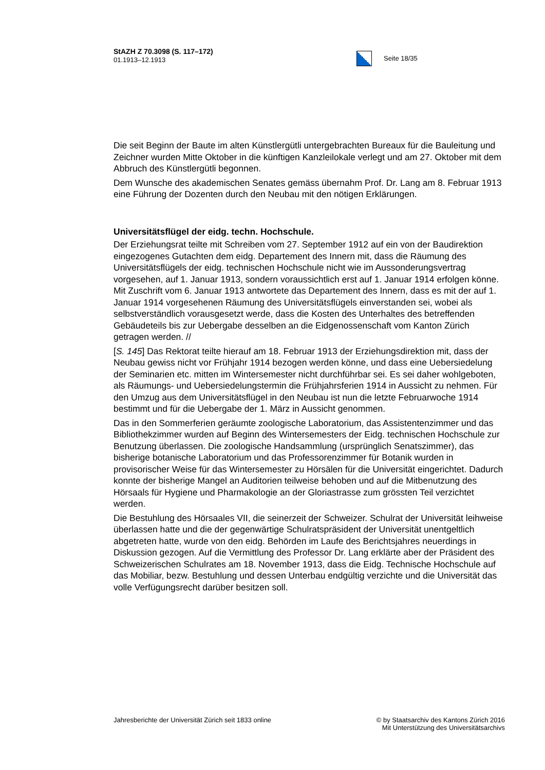StAZH Z 70.3098 (S. 117–172)
01.1913–12.1913
Seite 18/35
Die seit Beginn der Baute im alten Künstlergütli untergebrachten Bureaux für die Bauleitung und Zeichner wurden Mitte Oktober in die künftigen Kanzleilokale verlegt und am 27. Oktober mit dem Abbruch des Künstlergütli begonnen.
Dem Wunsche des akademischen Senates gemäss übernahm Prof. Dr. Lang am 8. Februar 1913 eine Führung der Dozenten durch den Neubau mit den nötigen Erklärungen.
Universitätsflügel der eidg. techn. Hochschule.
Der Erziehungsrat teilte mit Schreiben vom 27. September 1912 auf ein von der Baudirektion eingezogenes Gutachten dem eidg. Departement des Innern mit, dass die Räumung des Universitätsflügels der eidg. technischen Hochschule nicht wie im Aussonderungsvertrag vorgesehen, auf 1. Januar 1913, sondern voraussichtlich erst auf 1. Januar 1914 erfolgen könne. Mit Zuschrift vom 6. Januar 1913 antwortete das Departement des Innern, dass es mit der auf 1. Januar 1914 vorgesehenen Räumung des Universitätsflügels einverstanden sei, wobei als selbstverständlich vorausgesetzt werde, dass die Kosten des Unterhaltes des betreffenden Gebäudeteils bis zur Uebergabe desselben an die Eidgenossenschaft vom Kanton Zürich getragen werden. //
[S. 145] Das Rektorat teilte hierauf am 18. Februar 1913 der Erziehungsdirektion mit, dass der Neubau gewiss nicht vor Frühjahr 1914 bezogen werden könne, und dass eine Uebersiedelung der Seminarien etc. mitten im Wintersemester nicht durchführbar sei. Es sei daher wohlgeboten, als Räumungs- und Uebersiedelungstermin die Frühjahrsferien 1914 in Aussicht zu nehmen. Für den Umzug aus dem Universitätsflügel in den Neubau ist nun die letzte Februarwoche 1914 bestimmt und für die Uebergabe der 1. März in Aussicht genommen.
Das in den Sommerferien geräumte zoologische Laboratorium, das Assistentenzimmer und das Bibliothekzimmer wurden auf Beginn des Wintersemesters der Eidg. technischen Hochschule zur Benutzung überlassen. Die zoologische Handsammlung (ursprünglich Senatszimmer), das bisherige botanische Laboratorium und das Professorenzimmer für Botanik wurden in provisorischer Weise für das Wintersemester zu Hörsälen für die Universität eingerichtet. Dadurch konnte der bisherige Mangel an Auditorien teilweise behoben und auf die Mitbenutzung des Hörsaals für Hygiene und Pharmakologie an der Gloriastrasse zum grössten Teil verzichtet werden.
Die Bestuhlung des Hörsaales VII, die seinerzeit der Schweizer. Schulrat der Universität leihweise überlassen hatte und die der gegenwärtige Schulratspräsident der Universität unentgeltlich abgetreten hatte, wurde von den eidg. Behörden im Laufe des Berichtsjahres neuerdings in Diskussion gezogen. Auf die Vermittlung des Professor Dr. Lang erklärte aber der Präsident des Schweizerischen Schulrates am 18. November 1913, dass die Eidg. Technische Hochschule auf das Mobiliar, bezw. Bestuhlung und dessen Unterbau endgültig verzichte und die Universität das volle Verfügungsrecht darüber besitzen soll.
Jahresberichte der Universität Zürich seit 1833 online
© by Staatsarchiv des Kantons Zürich 2016
Mit Unterstützung des Universitätsarchivs